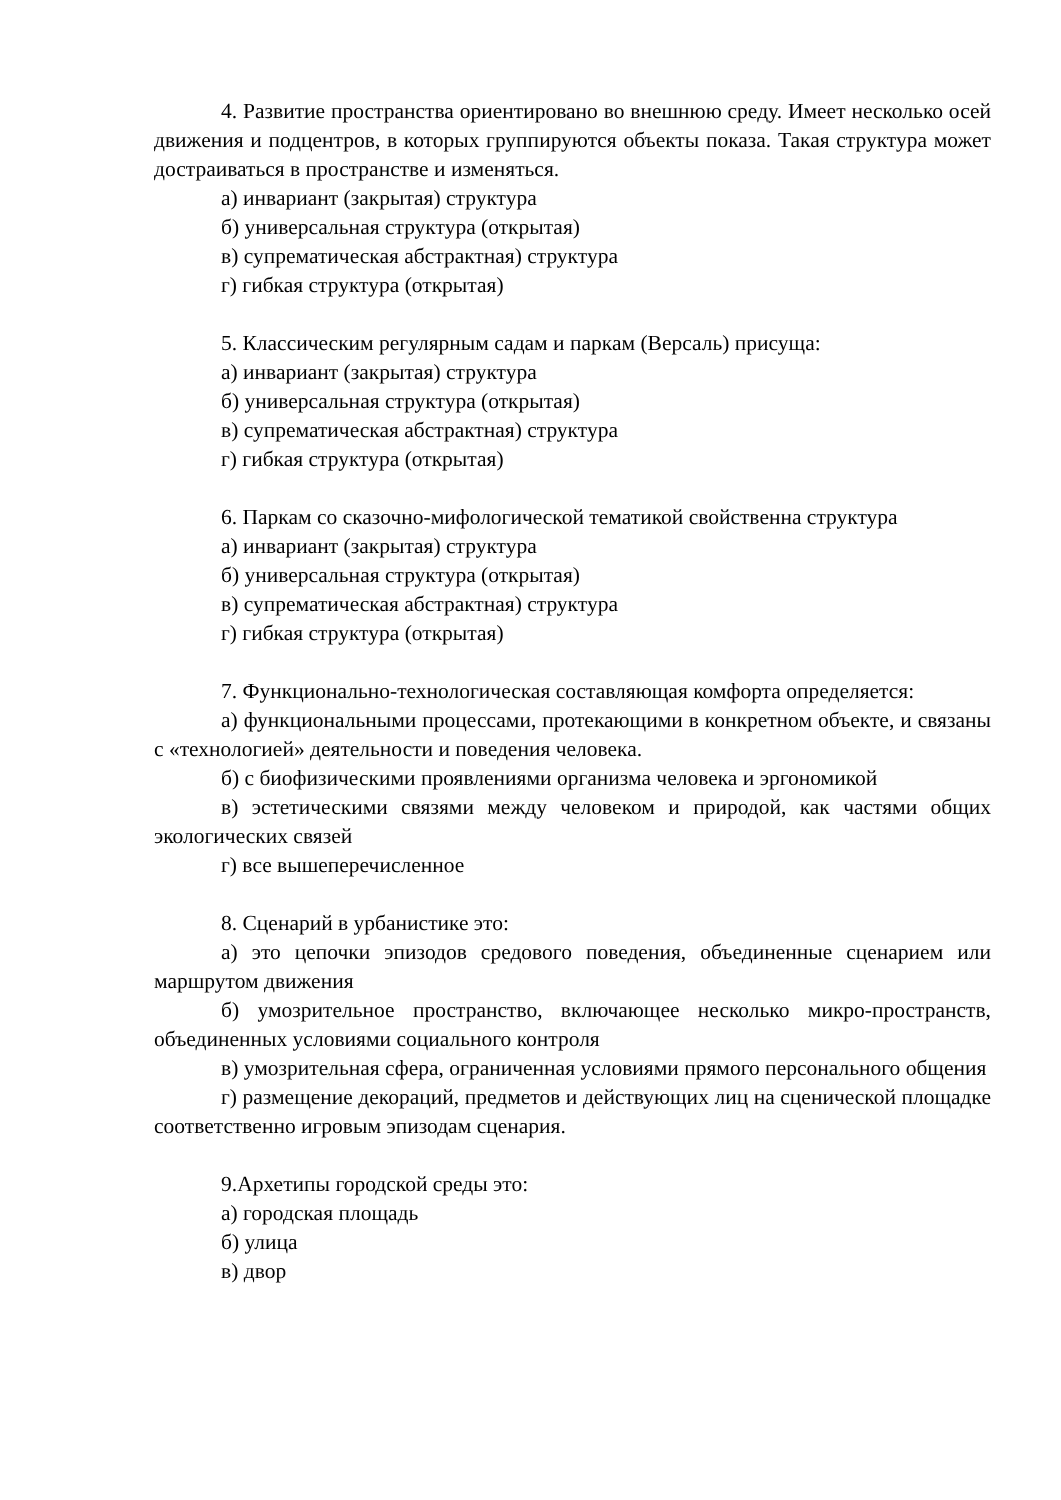4. Развитие пространства ориентировано во внешнюю среду. Имеет несколько осей движения и подцентров, в которых группируются объекты показа. Такая структура может достраиваться в пространстве и изменяться.
а) инвариант (закрытая) структура
б) универсальная структура (открытая)
в) супрематическая абстрактная) структура
г) гибкая структура (открытая)
5. Классическим регулярным садам и паркам (Версаль) присуща:
а) инвариант (закрытая) структура
б) универсальная структура (открытая)
в) супрематическая абстрактная) структура
г) гибкая структура (открытая)
6. Паркам со сказочно-мифологической тематикой свойственна структура
а) инвариант (закрытая) структура
б) универсальная структура (открытая)
в) супрематическая абстрактная) структура
г) гибкая структура (открытая)
7. Функционально-технологическая составляющая комфорта определяется:
а) функциональными процессами, протекающими в конкретном объекте, и связаны с «технологией» деятельности и поведения человека.
б) с биофизическими проявлениями организма человека и эргономикой
в) эстетическими связями между человеком и природой, как частями общих экологических связей
г) все вышеперечисленное
8. Сценарий в урбанистике это:
а) это цепочки эпизодов средового поведения, объединенные сценарием или маршрутом движения
б) умозрительное пространство, включающее несколько микро-пространств, объединенных условиями социального контроля
в) умозрительная сфера, ограниченная условиями прямого персонального общения
г) размещение декораций, предметов и действующих лиц на сценической площадке соответственно игровым эпизодам сценария.
9.Архетипы городской среды это:
а) городская площадь
б) улица
в) двор